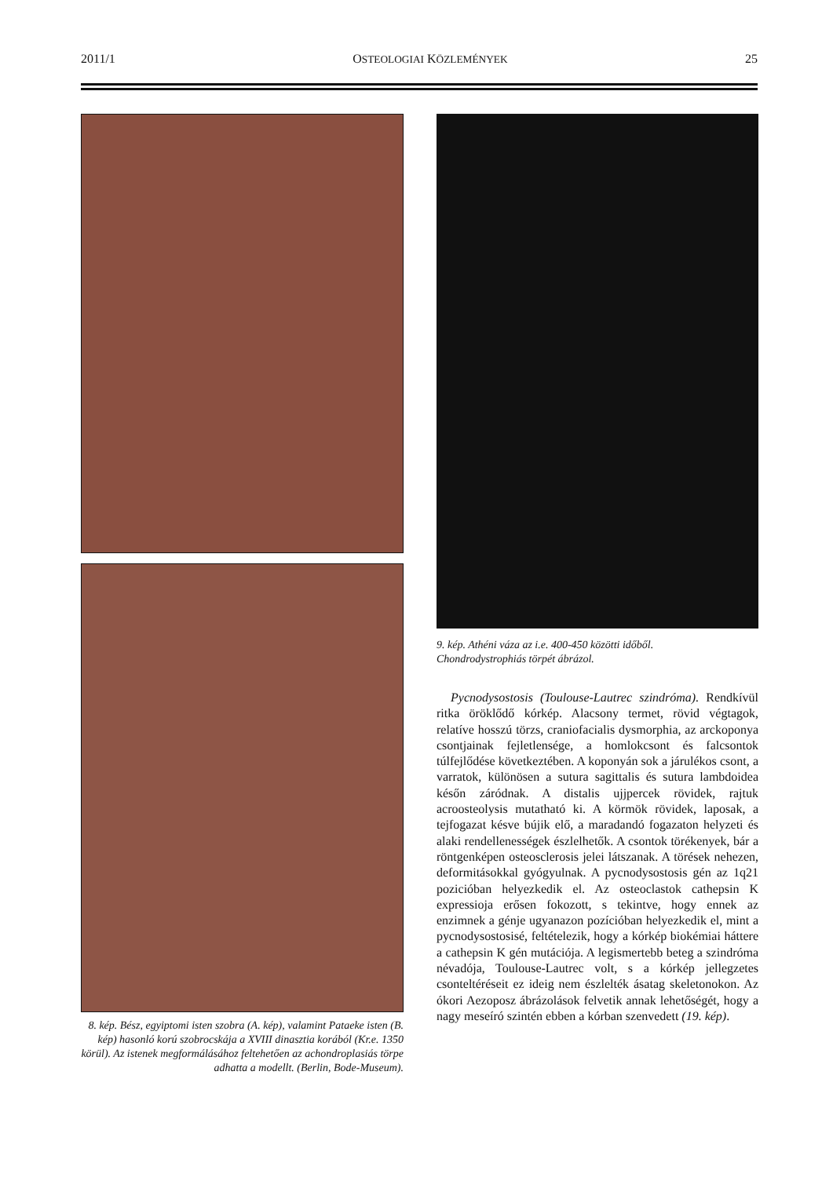2011/1 OSTEOLOGIAI KÖZLEMÉNYEK 25
8. kép. Bész, egyiptomi isten szobra (A. kép), valamint Pataeke isten (B. kép) hasonló korú szobrocskája a XVIII dinasztia korából (Kr.e. 1350 körül). Az istenek megformálásához feltehetően az achondroplasiás törpe adhatta a modellt. (Berlin, Bode-Museum).
9. kép. Athéni váza az i.e. 400-450 közötti időből.
Chondrodystrophiás törpét ábrázol.
Pycnodysostosis (Toulouse-Lautrec szindróma). Rendkívül ritka öröklődő kórkép. Alacsony termet, rövid végtagok, relatíve hosszú törzs, craniofacialis dysmorphia, az arckoponya csontjainak fejletlensége, a homlokcsont és falcsontok túlfejlődése következtében. A koponyán sok a járulékos csont, a varratok, különösen a sutura sagittalis és sutura lambdoidea későn záródnak. A distalis ujjpercek rövidek, rajtuk acroosteolysis mutatható ki. A körmök rövidek, laposak, a tejfogazat késve bújik elő, a maradandó fogazaton helyzeti és alaki rendellenességek észlelhetők. A csontok törékenyek, bár a röntgenképen osteosclerosis jelei látszanak. A törések nehezen, deformitásokkal gyógyulnak. A pycnodysostosis gén az 1q21 pozicióban helyezkedik el. Az osteoclastok cathepsin K expressioja erősen fokozott, s tekintve, hogy ennek az enzimnek a génje ugyanazon pozícióban helyezkedik el, mint a pycnodysostosisé, feltételezik, hogy a kórkép biokémiai háttere a cathepsin K gén mutációja. A legismertebb beteg a szindróma névadója, Toulouse-Lautrec volt, s a kórkép jellegzetes csonteltéréseit ez ideig nem észlelték ásatag skeletonokon. Az ókori Aezoposz ábrázolások felvetik annak lehetőségét, hogy a nagy meseíró szintén ebben a kórban szenvedett (19. kép).